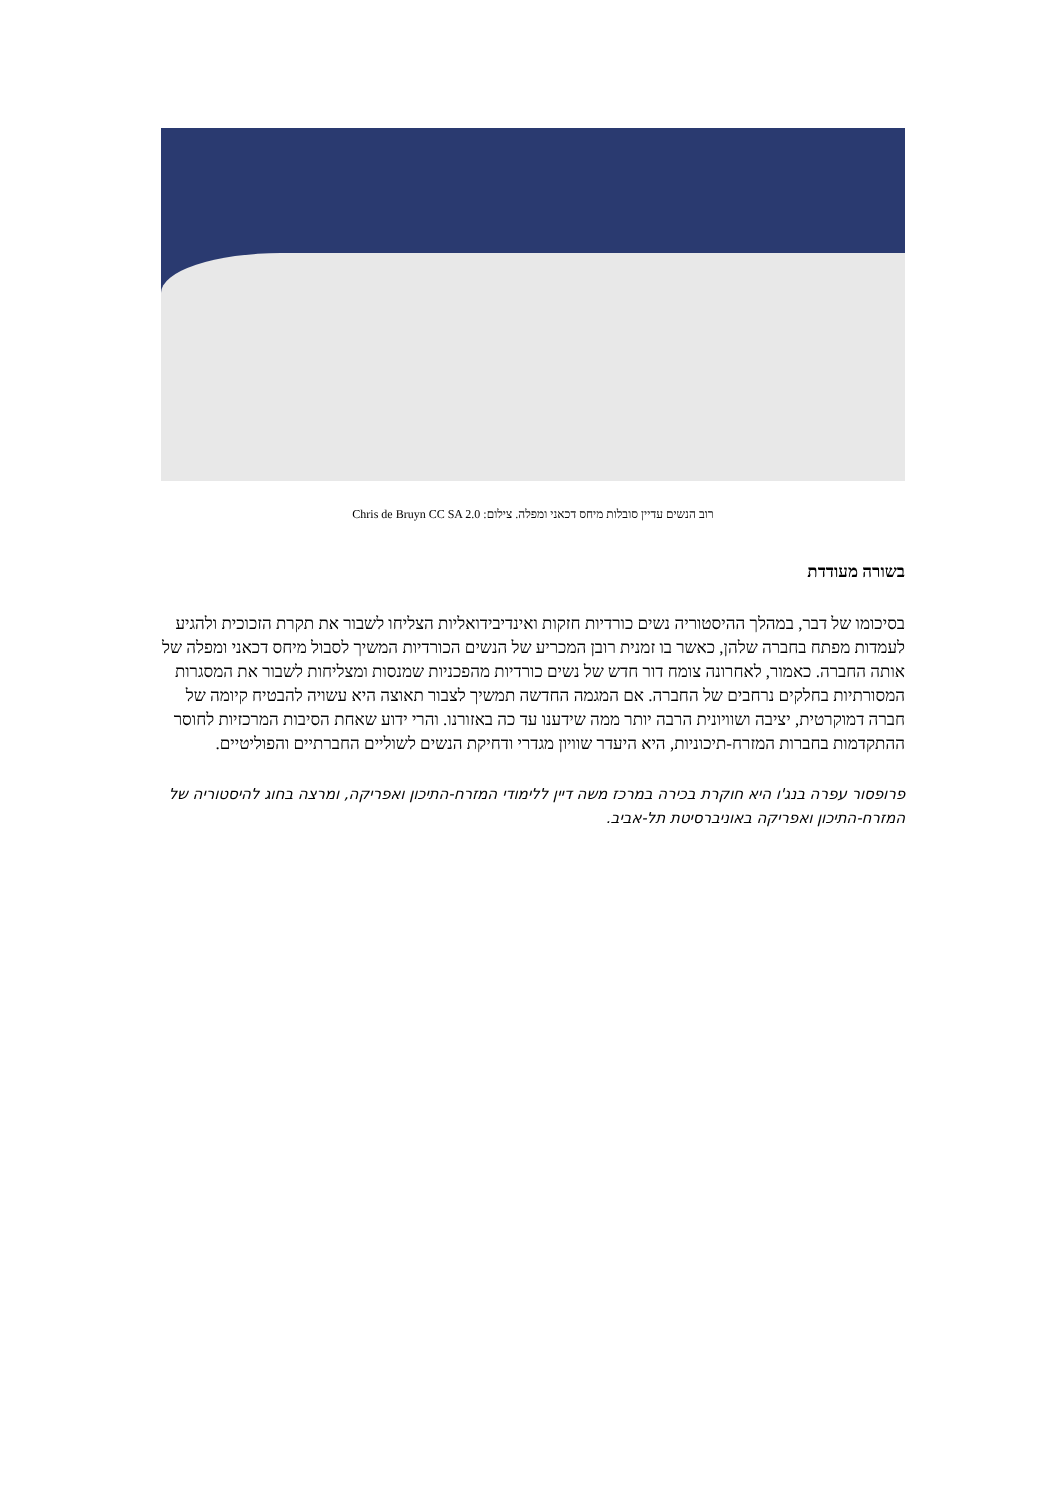רוב הנשים עדיין סובלות מיחס דכאני ומפלה. צילום: Chris de Bruyn CC SA 2.0
בשורה מעודדת
בסיכומו של דבר, במהלך ההיסטוריה נשים כורדיות חזקות ואינדיבידואליות הצליחו לשבור את תקרת הזכוכית ולהגיע לעמדות מפתח בחברה שלהן, כאשר בו זמנית רובן המכריע של הנשים הכורדיות המשיך לסבול מיחס דכאני ומפלה של אותה החברה. כאמור, לאחרונה צומח דור חדש של נשים כורדיות מהפכניות שמנסות ומצליחות לשבור את המסגרות המסורתיות בחלקים נרחבים של החברה. אם המגמה החדשה תמשיך לצבור תאוצה היא עשויה להבטיח קיומה של חברה דמוקרטית, יציבה ושוויונית הרבה יותר ממה שידענו עד כה באזורנו. והרי ידוע שאחת הסיבות המרכזיות לחוסר ההתקדמות בחברות המזרח-תיכוניות, היא היעדר שוויון מגדרי ודחיקת הנשים לשוליים החברתיים והפוליטיים.
פרופסור עפרה בנג'ו היא חוקרת בכירה במרכז משה דיין ללימודי המזרח-התיכון ואפריקה, ומרצה בחוג להיסטוריה של המזרח-התיכון ואפריקה באוניברסיטת תל-אביב.